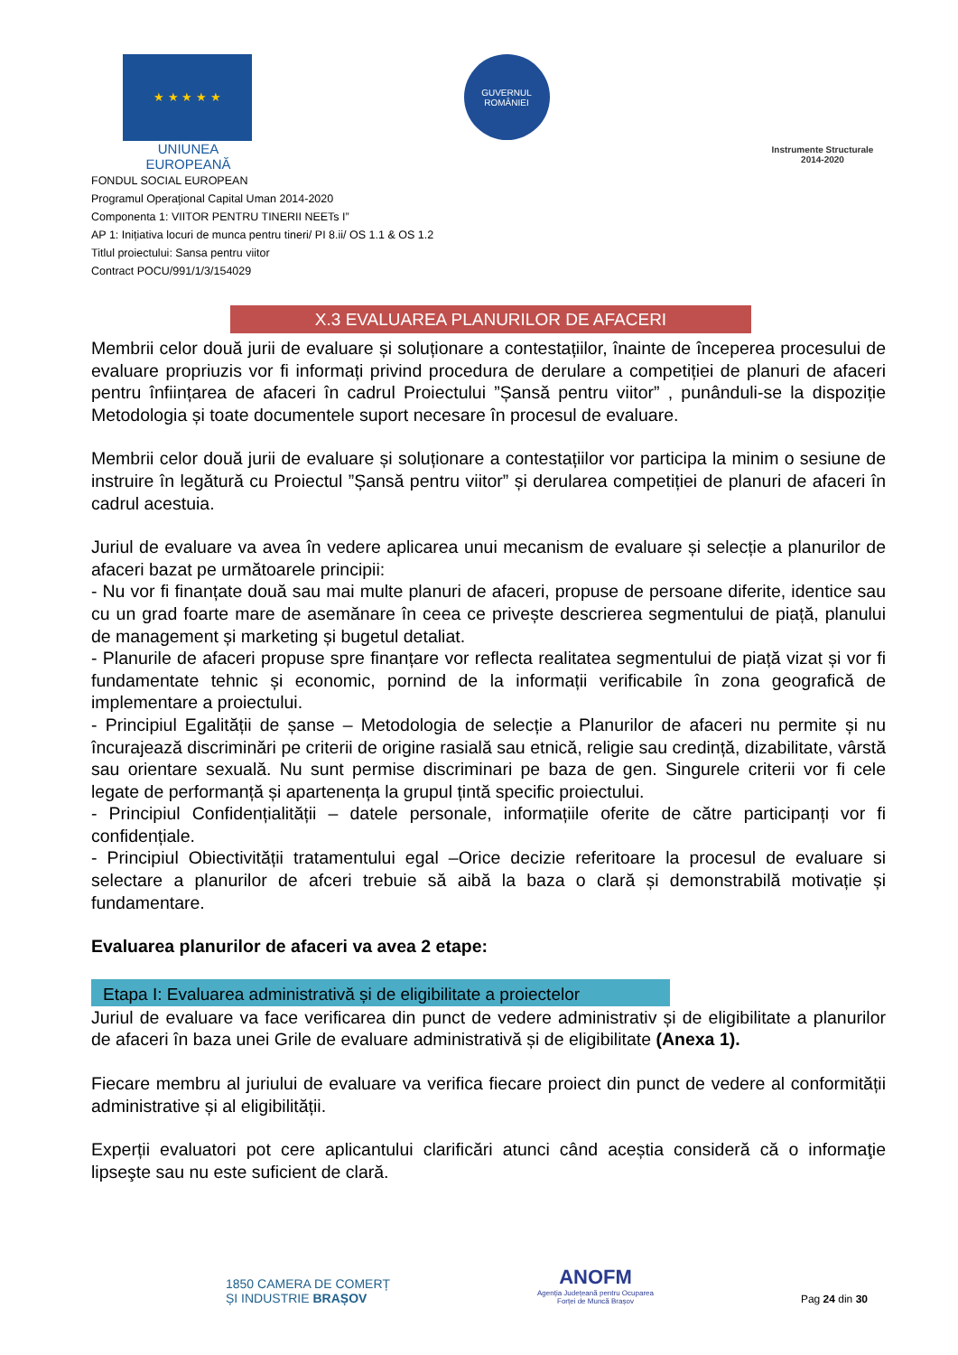★ ★ ★ ★ ★
UNIUNEA EUROPEANĂ
GUVERNUL ROMÂNIEI
Instrumente Structurale
2014-2020
FONDUL SOCIAL EUROPEAN
Programul Operaţional Capital Uman 2014-2020
Componenta 1: VIITOR PENTRU TINERII NEETs I”
AP 1: Inițiativa locuri de munca pentru tineri/ PI 8.ii/ OS 1.1 & OS 1.2
Titlul proiectului: Sansa pentru viitor
Contract POCU/991/1/3/154029
X.3 EVALUAREA PLANURILOR DE AFACERI
Membrii celor două jurii de evaluare și soluționare a contestațiilor, înainte de începerea procesului de evaluare propriuzis vor fi informați privind procedura de derulare a competiției de planuri de afaceri pentru înființarea de afaceri în cadrul Proiectului ”Șansă pentru viitor” , punânduli-se la dispoziție Metodologia și toate documentele suport necesare în procesul de evaluare.
Membrii celor două jurii de evaluare și soluționare a contestațiilor vor participa la minim o sesiune de instruire în legătură cu Proiectul ”Șansă pentru viitor” și derularea competiției de planuri de afaceri în cadrul acestuia.
Juriul de evaluare va avea în vedere aplicarea unui mecanism de evaluare și selecție a planurilor de afaceri bazat pe următoarele principii:
- Nu vor fi finanțate două sau mai multe planuri de afaceri, propuse de persoane diferite, identice sau cu un grad foarte mare de asemănare în ceea ce privește descrierea segmentului de piață, planului de management și marketing și bugetul detaliat.
- Planurile de afaceri propuse spre finanțare vor reflecta realitatea segmentului de piață vizat și vor fi fundamentate tehnic și economic, pornind de la informații verificabile în zona geografică de implementare a proiectului.
- Principiul Egalității de șanse – Metodologia de selecție a Planurilor de afaceri nu permite și nu încurajează discriminări pe criterii de origine rasială sau etnică, religie sau credință, dizabilitate, vârstă sau orientare sexuală. Nu sunt permise discriminari pe baza de gen. Singurele criterii vor fi cele legate de performanță și apartenența la grupul țintă specific proiectului.
- Principiul Confidențialității – datele personale, informațiile oferite de către participanți vor fi confidențiale.
- Principiul Obiectivității tratamentului egal –Orice decizie referitoare la procesul de evaluare si selectare a planurilor de afceri trebuie să aibă la baza o clară și demonstrabilă motivație și fundamentare.
Evaluarea planurilor de afaceri va avea 2 etape:
Etapa I: Evaluarea administrativă și de eligibilitate a proiectelor
Juriul de evaluare va face verificarea din punct de vedere administrativ și de eligibilitate a planurilor de afaceri în baza unei Grile de evaluare administrativă și de eligibilitate (Anexa 1).
Fiecare membru al juriului de evaluare va verifica fiecare proiect din punct de vedere al conformității administrative și al eligibilității.
Experții evaluatori pot cere aplicantului clarificări atunci când aceștia consideră că o informaţie lipseşte sau nu este suficient de clară.
1850 CAMERA DE COMERȚ
ȘI INDUSTRIE BRAȘOV
ANOFM
Agenția Județeană pentru Ocuparea
Forței de Muncă Brașov
Pag 24 din 30